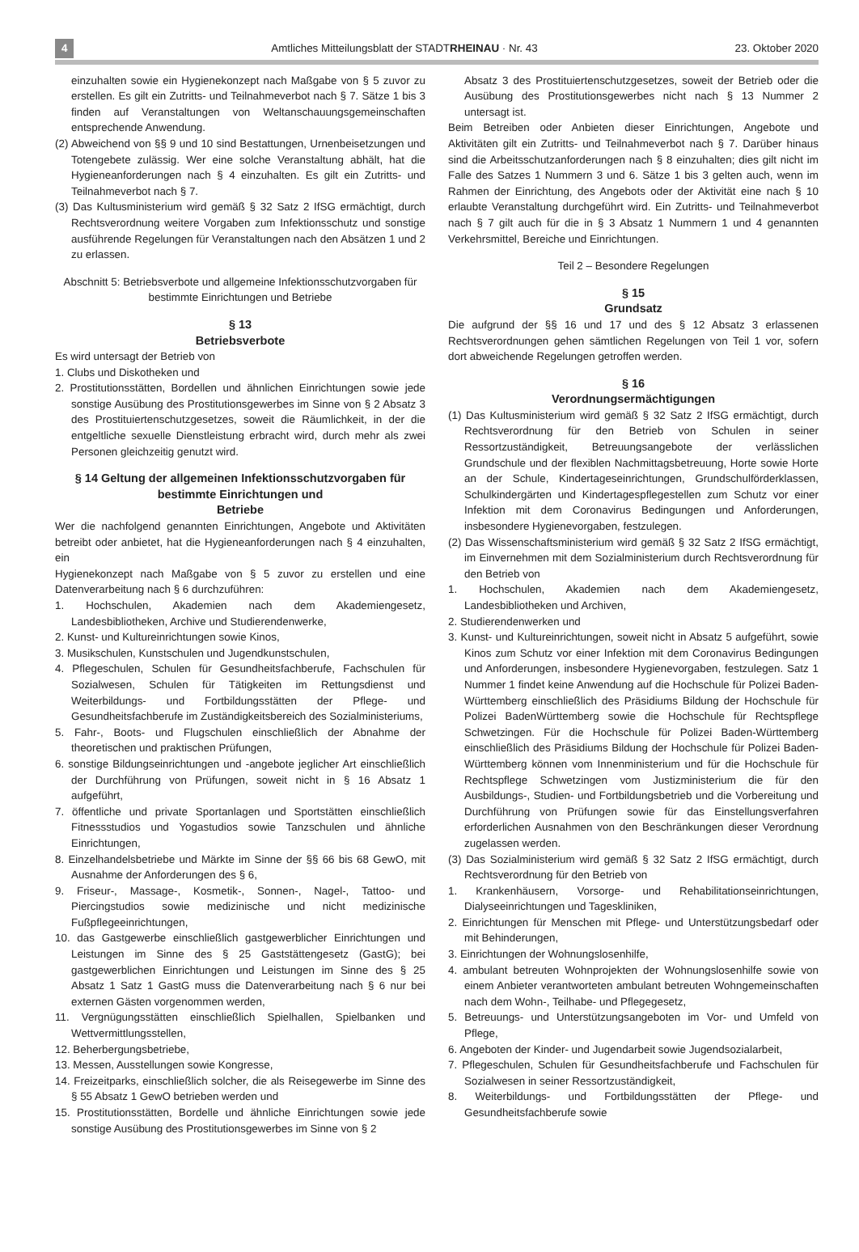4 Amtliches Mitteilungsblatt der STADTRHEINAU · Nr. 43 23. Oktober 2020
einzuhalten sowie ein Hygienekonzept nach Maßgabe von § 5 zuvor zu erstellen. Es gilt ein Zutritts- und Teilnahmeverbot nach § 7. Sätze 1 bis 3 finden auf Veranstaltungen von Weltanschauungsgemeinschaften entsprechende Anwendung.
(2) Abweichend von §§ 9 und 10 sind Bestattungen, Urnenbeisetzungen und Totengebete zulässig. Wer eine solche Veranstaltung abhält, hat die Hygieneanforderungen nach § 4 einzuhalten. Es gilt ein Zutritts- und Teilnahmeverbot nach § 7.
(3) Das Kultusministerium wird gemäß § 32 Satz 2 IfSG ermächtigt, durch Rechtsverordnung weitere Vorgaben zum Infektionsschutz und sonstige ausführende Regelungen für Veranstaltungen nach den Absätzen 1 und 2 zu erlassen.
Abschnitt 5: Betriebsverbote und allgemeine Infektionsschutzvorgaben für bestimmte Einrichtungen und Betriebe
§ 13
Betriebsverbote
Es wird untersagt der Betrieb von
1. Clubs und Diskotheken und
2. Prostitutionsstätten, Bordellen und ähnlichen Einrichtungen sowie jede sonstige Ausübung des Prostitutionsgewerbes im Sinne von § 2 Absatz 3 des Prostituiertenschutzgesetzes, soweit die Räumlichkeit, in der die entgeltliche sexuelle Dienstleistung erbracht wird, durch mehr als zwei Personen gleichzeitig genutzt wird.
§ 14 Geltung der allgemeinen Infektionsschutzvorgaben für bestimmte Einrichtungen und
Betriebe
Wer die nachfolgend genannten Einrichtungen, Angebote und Aktivitäten betreibt oder anbietet, hat die Hygieneanforderungen nach § 4 einzuhalten, ein
Hygienekonzept nach Maßgabe von § 5 zuvor zu erstellen und eine Datenverarbeitung nach § 6 durchzuführen:
1. Hochschulen, Akademien nach dem Akademiengesetz, Landesbibliotheken, Archive und Studierendenwerke,
2. Kunst- und Kultureinrichtungen sowie Kinos,
3. Musikschulen, Kunstschulen und Jugendkunstschulen,
4. Pflegeschulen, Schulen für Gesundheitsfachberufe, Fachschulen für Sozialwesen, Schulen für Tätigkeiten im Rettungsdienst und Weiterbildungs- und Fortbildungsstätten der Pflege- und Gesundheitsfachberufe im Zuständigkeitsbereich des Sozialministeriums,
5. Fahr-, Boots- und Flugschulen einschließlich der Abnahme der theoretischen und praktischen Prüfungen,
6. sonstige Bildungseinrichtungen und -angebote jeglicher Art einschließlich der Durchführung von Prüfungen, soweit nicht in § 16 Absatz 1 aufgeführt,
7. öffentliche und private Sportanlagen und Sportstätten einschließlich Fitnessstudios und Yogastudios sowie Tanzschulen und ähnliche Einrichtungen,
8. Einzelhandelsbetriebe und Märkte im Sinne der §§ 66 bis 68 GewO, mit Ausnahme der Anforderungen des § 6,
9. Friseur-, Massage-, Kosmetik-, Sonnen-, Nagel-, Tattoo- und Piercingstudios sowie medizinische und nicht medizinische Fußpflegeeinrichtungen,
10. das Gastgewerbe einschließlich gastgewerblicher Einrichtungen und Leistungen im Sinne des § 25 Gaststättengesetz (GastG); bei gastgewerblichen Einrichtungen und Leistungen im Sinne des § 25 Absatz 1 Satz 1 GastG muss die Datenverarbeitung nach § 6 nur bei externen Gästen vorgenommen werden,
11. Vergnügungsstätten einschließlich Spielhallen, Spielbanken und Wettvermittlungsstellen,
12. Beherbergungsbetriebe,
13. Messen, Ausstellungen sowie Kongresse,
14. Freizeitparks, einschließlich solcher, die als Reisegewerbe im Sinne des § 55 Absatz 1 GewO betrieben werden und
15. Prostitutionsstätten, Bordelle und ähnliche Einrichtungen sowie jede sonstige Ausübung des Prostitutionsgewerbes im Sinne von § 2
Absatz 3 des Prostituiertenschutzgesetzes, soweit der Betrieb oder die Ausübung des Prostitutionsgewerbes nicht nach § 13 Nummer 2 untersagt ist.
Beim Betreiben oder Anbieten dieser Einrichtungen, Angebote und Aktivitäten gilt ein Zutritts- und Teilnahmeverbot nach § 7. Darüber hinaus sind die Arbeitsschutzanforderungen nach § 8 einzuhalten; dies gilt nicht im Falle des Satzes 1 Nummern 3 und 6. Sätze 1 bis 3 gelten auch, wenn im Rahmen der Einrichtung, des Angebots oder der Aktivität eine nach § 10 erlaubte Veranstaltung durchgeführt wird. Ein Zutritts- und Teilnahmeverbot nach § 7 gilt auch für die in § 3 Absatz 1 Nummern 1 und 4 genannten Verkehrsmittel, Bereiche und Einrichtungen.
Teil 2 – Besondere Regelungen
§ 15
Grundsatz
Die aufgrund der §§ 16 und 17 und des § 12 Absatz 3 erlassenen Rechtsverordnungen gehen sämtlichen Regelungen von Teil 1 vor, sofern dort abweichende Regelungen getroffen werden.
§ 16
Verordnungsermächtigungen
(1) Das Kultusministerium wird gemäß § 32 Satz 2 IfSG ermächtigt, durch Rechtsverordnung für den Betrieb von Schulen in seiner Ressortzuständigkeit, Betreuungsangebote der verlässlichen Grundschule und der flexiblen Nachmittagsbetreuung, Horte sowie Horte an der Schule, Kindertageseinrichtungen, Grundschulförderklassen, Schulkindergärten und Kindertagespflegestellen zum Schutz vor einer Infektion mit dem Coronavirus Bedingungen und Anforderungen, insbesondere Hygienevorgaben, festzulegen.
(2) Das Wissenschaftsministerium wird gemäß § 32 Satz 2 IfSG ermächtigt, im Einvernehmen mit dem Sozialministerium durch Rechtsverordnung für den Betrieb von
1. Hochschulen, Akademien nach dem Akademiengesetz, Landesbibliotheken und Archiven,
2. Studierendenwerken und
3. Kunst- und Kultureinrichtungen, soweit nicht in Absatz 5 aufgeführt, sowie Kinos zum Schutz vor einer Infektion mit dem Coronavirus Bedingungen und Anforderungen, insbesondere Hygienevorgaben, festzulegen. Satz 1 Nummer 1 findet keine Anwendung auf die Hochschule für Polizei Baden-Württemberg einschließlich des Präsidiums Bildung der Hochschule für Polizei BadenWürttemberg sowie die Hochschule für Rechtspflege Schwetzingen. Für die Hochschule für Polizei Baden-Württemberg einschließlich des Präsidiums Bildung der Hochschule für Polizei Baden-Württemberg können vom Innenministerium und für die Hochschule für Rechtspflege Schwetzingen vom Justizministerium die für den Ausbildungs-, Studien- und Fortbildungsbetrieb und die Vorbereitung und Durchführung von Prüfungen sowie für das Einstellungsverfahren erforderlichen Ausnahmen von den Beschränkungen dieser Verordnung zugelassen werden.
(3) Das Sozialministerium wird gemäß § 32 Satz 2 IfSG ermächtigt, durch Rechtsverordnung für den Betrieb von
1. Krankenhäusern, Vorsorge- und Rehabilitationseinrichtungen, Dialyseeinrichtungen und Tageskliniken,
2. Einrichtungen für Menschen mit Pflege- und Unterstützungsbedarf oder mit Behinderungen,
3. Einrichtungen der Wohnungslosenhilfe,
4. ambulant betreuten Wohnprojekten der Wohnungslosenhilfe sowie von einem Anbieter verantworteten ambulant betreuten Wohngemeinschaften nach dem Wohn-, Teilhabe- und Pflegegesetz,
5. Betreuungs- und Unterstützungsangeboten im Vor- und Umfeld von Pflege,
6. Angeboten der Kinder- und Jugendarbeit sowie Jugendsozialarbeit,
7. Pflegeschulen, Schulen für Gesundheitsfachberufe und Fachschulen für Sozialwesen in seiner Ressortzuständigkeit,
8. Weiterbildungs- und Fortbildungsstätten der Pflege- und Gesundheitsfachberufe sowie